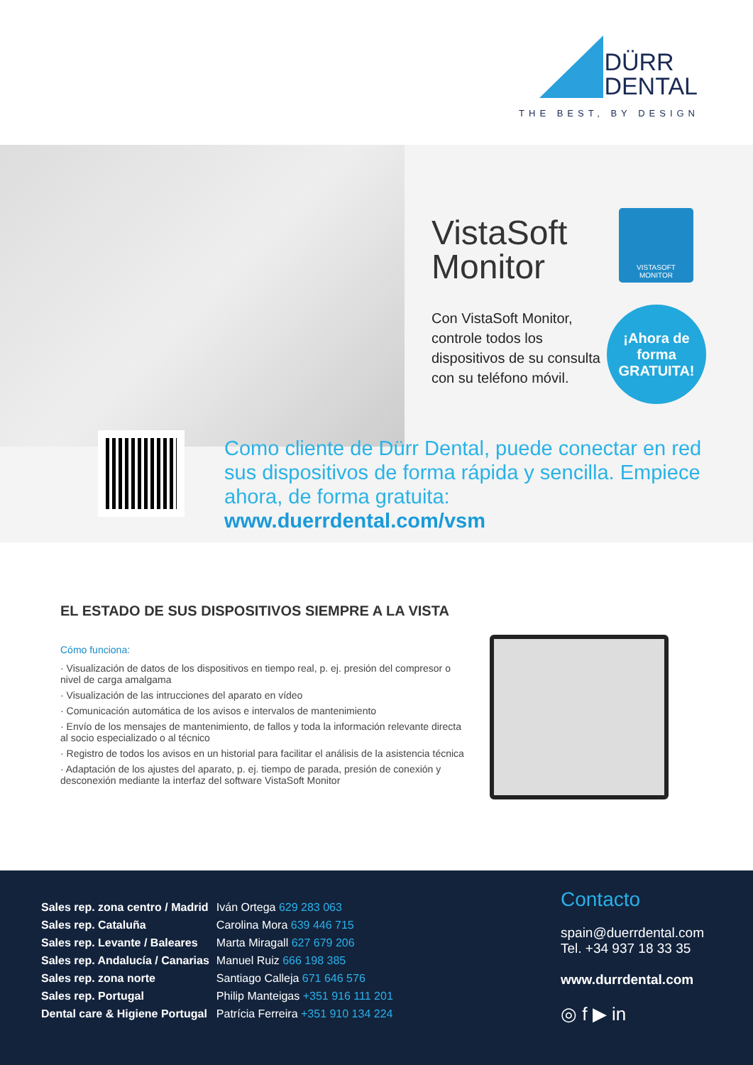DÜRR
DENTAL
THE BEST, BY DESIGN
VistaSoft
Monitor
VISTASOFT
MONITOR
Con VistaSoft Monitor,
controle todos los
dispositivos de su consulta
con su teléfono móvil.
¡Ahora de
forma
GRATUITA!
Como cliente de Dürr Dental, puede conectar en red sus dispositivos de forma rápida y sencilla. Empiece ahora, de forma gratuita: www.duerrdental.com/vsm
EL ESTADO DE SUS DISPOSITIVOS SIEMPRE A LA VISTA
Cómo funciona:
· Visualización de datos de los dispositivos en tiempo real, p. ej. presión del compresor o nivel de carga amalgama
· Visualización de las intrucciones del aparato en vídeo
· Comunicación automática de los avisos e intervalos de mantenimiento
· Envío de los mensajes de mantenimiento, de fallos y toda la información relevante directa al socio especializado o al técnico
· Registro de todos los avisos en un historial para facilitar el análisis de la asistencia técnica
· Adaptación de los ajustes del aparato, p. ej. tiempo de parada, presión de conexión y desconexión mediante la interfaz del software VistaSoft Monitor
| Sales rep. zona centro / Madrid | Iván Ortega 629 283 063 |
| Sales rep. Cataluña | Carolina Mora 639 446 715 |
| Sales rep. Levante / Baleares | Marta Miragall 627 679 206 |
| Sales rep. Andalucía / Canarias | Manuel Ruiz 666 198 385 |
| Sales rep. zona norte | Santiago Calleja 671 646 576 |
| Sales rep. Portugal | Philip Manteigas +351 916 111 201 |
| Dental care & Higiene Portugal | Patrícia Ferreira +351 910 134 224 |
Contacto
spain@duerrdental.com
Tel. +34 937 18 33 35
www.durrdental.com
◎ f ▶ in